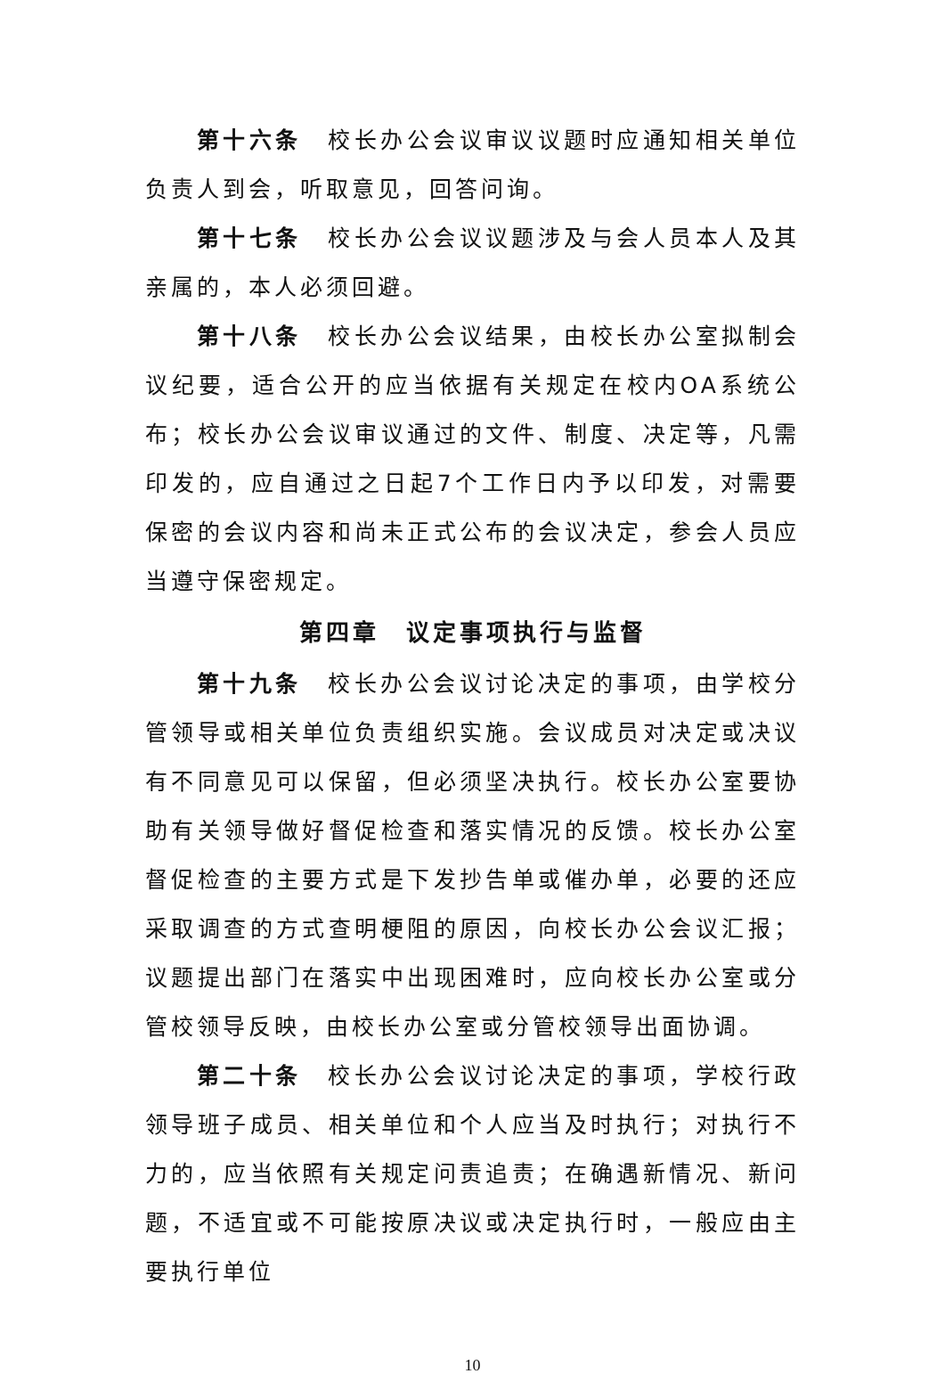第十六条　校长办公会议审议议题时应通知相关单位负责人到会，听取意见，回答问询。
第十七条　校长办公会议议题涉及与会人员本人及其亲属的，本人必须回避。
第十八条　校长办公会议结果，由校长办公室拟制会议纪要，适合公开的应当依据有关规定在校内OA系统公布；校长办公会议审议通过的文件、制度、决定等，凡需印发的，应自通过之日起7个工作日内予以印发，对需要保密的会议内容和尚未正式公布的会议决定，参会人员应当遵守保密规定。
第四章　议定事项执行与监督
第十九条　校长办公会议讨论决定的事项，由学校分管领导或相关单位负责组织实施。会议成员对决定或决议有不同意见可以保留，但必须坚决执行。校长办公室要协助有关领导做好督促检查和落实情况的反馈。校长办公室督促检查的主要方式是下发抄告单或催办单，必要的还应采取调查的方式查明梗阻的原因，向校长办公会议汇报；议题提出部门在落实中出现困难时，应向校长办公室或分管校领导反映，由校长办公室或分管校领导出面协调。
第二十条　校长办公会议讨论决定的事项，学校行政领导班子成员、相关单位和个人应当及时执行；对执行不力的，应当依照有关规定问责追责；在确遇新情况、新问题，不适宜或不可能按原决议或决定执行时，一般应由主要执行单位
10